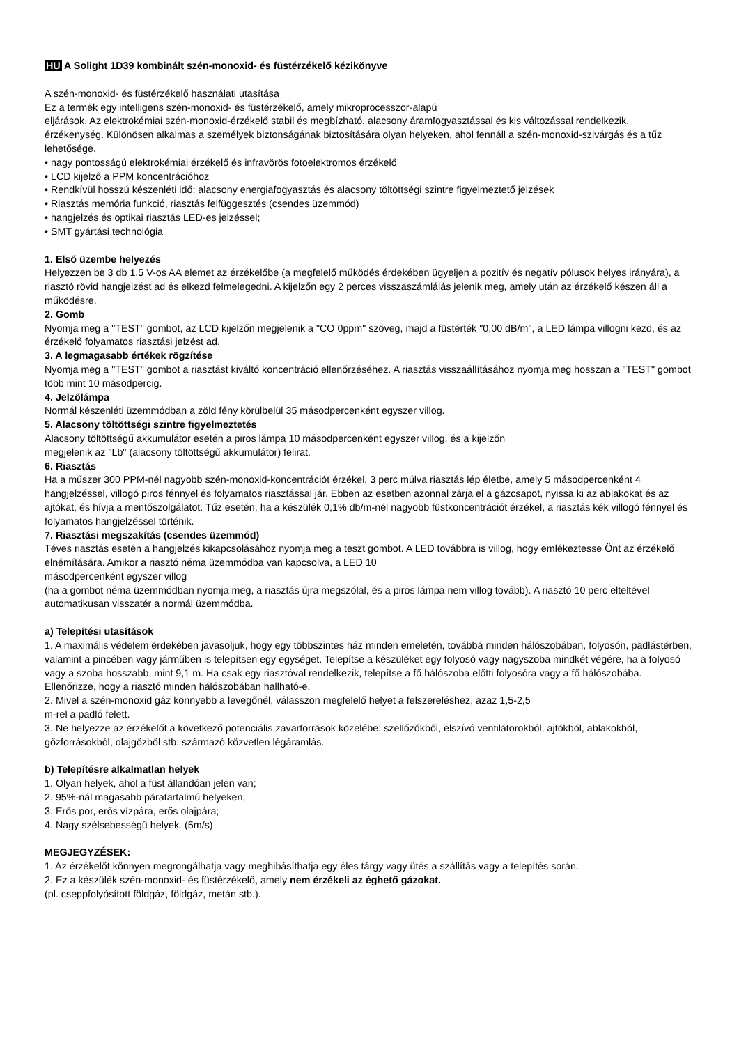HU A Solight 1D39 kombinált szén-monoxid- és füstérzékelő kézikönyve
A szén-monoxid- és füstérzékelő használati utasítása
Ez a termék egy intelligens szén-monoxid- és füstérzékelő, amely mikroprocesszor-alapú
eljárások. Az elektrokémiai szén-monoxid-érzékelő stabil és megbízható, alacsony áramfogyasztással és kis változással rendelkezik.
érzékenység. Különösen alkalmas a személyek biztonságának biztosítására olyan helyeken, ahol fennáll a szén-monoxid-szivárgás és a tűz lehetősége.
• nagy pontosságú elektrokémiai érzékelő és infravörös fotoelektromos érzékelő
• LCD kijelző a PPM koncentrációhoz
• Rendkívül hosszú készenléti idő; alacsony energiafogyasztás és alacsony töltöttségi szintre figyelmeztető jelzések
• Riasztás memória funkció, riasztás felfüggesztés (csendes üzemmód)
• hangjelzés és optikai riasztás LED-es jelzéssel;
• SMT gyártási technológia
1. Első üzembe helyezés
Helyezzen be 3 db 1,5 V-os AA elemet az érzékelőbe (a megfelelő működés érdekében ügyeljen a pozitív és negatív pólusok helyes irányára), a riasztó rövid hangjelzést ad és elkezd felmelegedni. A kijelzőn egy 2 perces visszaszámlálás jelenik meg, amely után az érzékelő készen áll a működésre.
2. Gomb
Nyomja meg a "TEST" gombot, az LCD kijelzőn megjelenik a "CO 0ppm" szöveg, majd a füstérték "0,00 dB/m", a LED lámpa villogni kezd, és az érzékelő folyamatos riasztási jelzést ad.
3. A legmagasabb értékek rögzítése
Nyomja meg a "TEST" gombot a riasztást kiváltó koncentráció ellenőrzéséhez. A riasztás visszaállításához nyomja meg hosszan a "TEST" gombot több mint 10 másodpercig.
4. Jelzőlámpa
Normál készenléti üzemmódban a zöld fény körülbelül 35 másodpercenként egyszer villog.
5. Alacsony töltöttségi szintre figyelmeztetés
Alacsony töltöttségű akkumulátor esetén a piros lámpa 10 másodpercenként egyszer villog, és a kijelzőn
megjelenik az "Lb" (alacsony töltöttségű akkumulátor) felirat.
6. Riasztás
Ha a műszer 300 PPM-nél nagyobb szén-monoxid-koncentrációt érzékel, 3 perc múlva riasztás lép életbe, amely 5 másodpercenként 4 hangjelzéssel, villogó piros fénnyel és folyamatos riasztással jár. Ebben az esetben azonnal zárja el a gázcsapot, nyissa ki az ablakokat és az ajtókat, és hívja a mentőszolgálatot. Tűz esetén, ha a készülék 0,1% db/m-nél nagyobb füstkoncentrációt érzékel, a riasztás kék villogó fénnyel és folyamatos hangjelzéssel történik.
7. Riasztási megszakítás (csendes üzemmód)
Téves riasztás esetén a hangjelzés kikapcsolásához nyomja meg a teszt gombot. A LED továbbra is villog, hogy emlékeztesse Önt az érzékelő elnémítására. Amikor a riasztó néma üzemmódba van kapcsolva, a LED 10
másodpercenként egyszer villog
(ha a gombot néma üzemmódban nyomja meg, a riasztás újra megszólal, és a piros lámpa nem villog tovább). A riasztó 10 perc elteltével automatikusan visszatér a normál üzemmódba.
a) Telepítési utasítások
1. A maximális védelem érdekében javasoljuk, hogy egy többszintes ház minden emeletén, továbbá minden hálószobában, folyosón, padlástérben, valamint a pincében vagy járműben is telepítsen egy egységet. Telepítse a készüléket egy folyosó vagy nagyszoba mindkét végére, ha a folyosó vagy a szoba hosszabb, mint 9,1 m. Ha csak egy riasztóval rendelkezik, telepítse a fő hálószoba előtti folyosóra vagy a fő hálószobába. Ellenőrizze, hogy a riasztó minden hálószobában hallható-e.
2. Mivel a szén-monoxid gáz könnyebb a levegőnél, válasszon megfelelő helyet a felszereléshez, azaz 1,5-2,5
m-rel a padló felett.
3. Ne helyezze az érzékelőt a következő potenciális zavarforrások közelébe: szellőzőkből, elszívó ventilátorokból, ajtókból, ablakokból, gőzforrásokból, olajgőzből stb. származó közvetlen légáramlás.
b) Telepítésre alkalmatlan helyek
1. Olyan helyek, ahol a füst állandóan jelen van;
2. 95%-nál magasabb páratartalmú helyeken;
3. Erős por, erős vízpára, erős olajpára;
4. Nagy szélsebességű helyek. (5m/s)
MEGJEGYZÉSEK:
1. Az érzékelőt könnyen megrongálhatja vagy meghibásíthatja egy éles tárgy vagy ütés a szállítás vagy a telepítés során.
2. Ez a készülék szén-monoxid- és füstérzékelő, amely nem érzékeli az éghető gázokat.
(pl. cseppfolyósított földgáz, földgáz, metán stb.).